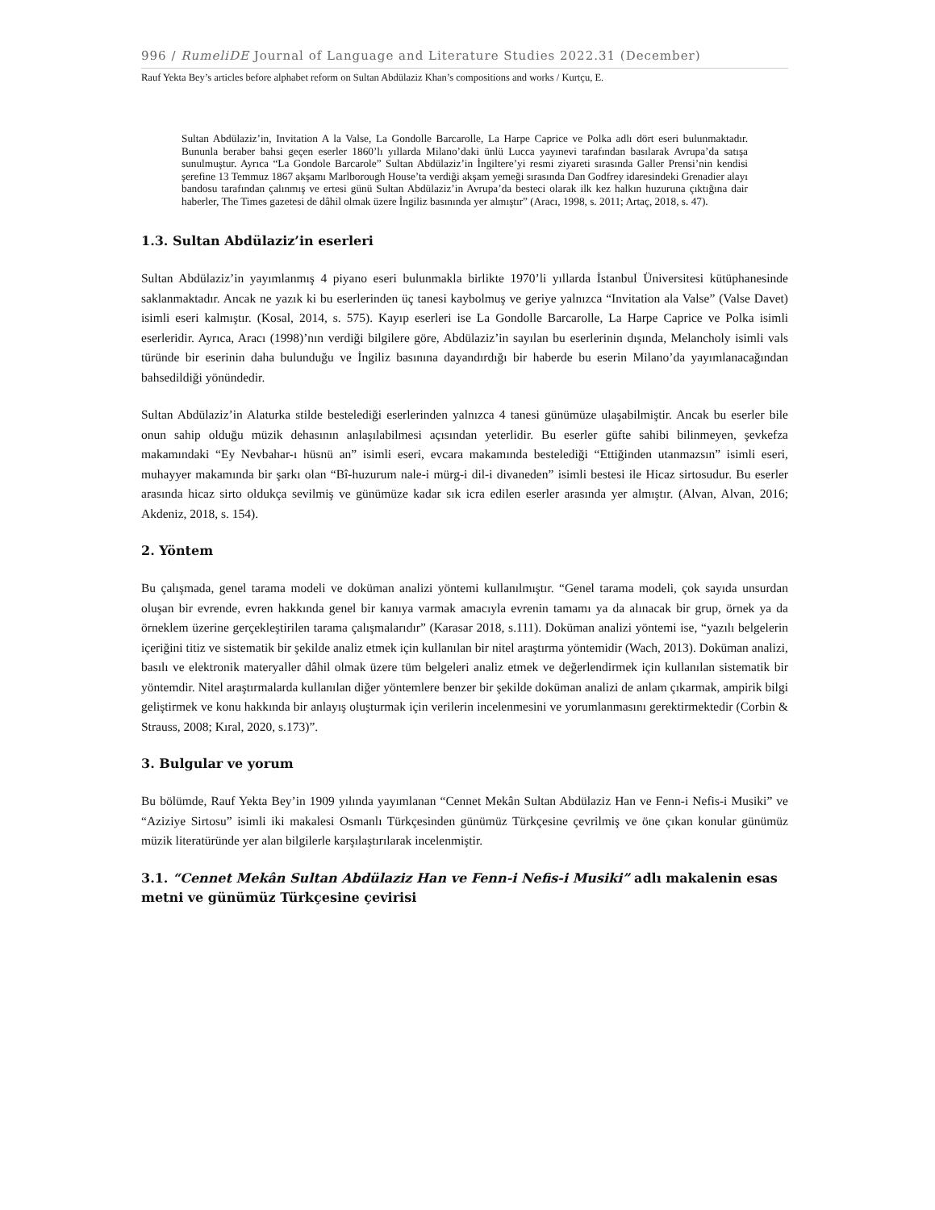996 / RumeliDE Journal of Language and Literature Studies 2022.31 (December)
Rauf Yekta Bey’s articles before alphabet reform on Sultan Abdülaziz Khan’s compositions and works / Kurtçu, E.
Sultan Abdülaziz’in, Invitation A la Valse, La Gondolle Barcarolle, La Harpe Caprice ve Polka adlı dört eseri bulunmaktadır. Bununla beraber bahsi geçen eserler 1860’lı yıllarda Milano’daki ünlü Lucca yayınevi tarafından basılarak Avrupa’da satışa sunulmuştur. Ayrıca “La Gondole Barcarole” Sultan Abdülaziz’in İngiltere’yi resmi ziyareti sırasında Galler Prensi’nin kendisi şerefine 13 Temmuz 1867 akşamı Marlborough House’ta verdiği akşam yemeği sırasında Dan Godfrey idaresindeki Grenadier alayı bandosu tarafından çalınmış ve ertesi günü Sultan Abdülaziz’in Avrupa’da besteci olarak ilk kez halkın huzuruna çıktığına dair haberler, The Times gazetesi de dâhil olmak üzere İngiliz basınında yer almıştır” (Aracı, 1998, s. 2011; Artaç, 2018, s. 47).
1.3. Sultan Abdülaziz’in eserleri
Sultan Abdülaziz’in yayımlanmış 4 piyano eseri bulunmakla birlikte 1970’li yıllarda İstanbul Üniversitesi kütüphanesinde saklanmaktadır. Ancak ne yazık ki bu eserlerinden üç tanesi kaybolmuş ve geriye yalnızca “Invitation ala Valse” (Valse Davet) isimli eseri kalmıştır. (Kosal, 2014, s. 575). Kayıp eserleri ise La Gondolle Barcarolle, La Harpe Caprice ve Polka isimli eserleridir. Ayrıca, Aracı (1998)’nın verdiği bilgilere göre, Abdülaziz’in sayılan bu eserlerinin dışında, Melancholy isimli vals türünde bir eserinin daha bulunduğu ve İngiliz basınına dayandırdığı bir haberde bu eserin Milano’da yayımlanacağından bahsedildiği yönündedir.
Sultan Abdülaziz’in Alaturka stilde bestelediği eserlerinden yalnızca 4 tanesi günümüze ulaşabilmiştir. Ancak bu eserler bile onun sahip olduğu müzik dehasının anlaşılabilmesi açısından yeterlidir. Bu eserler güfte sahibi bilinmeyen, şevkefza makamındaki “Ey Nevbahar-ı hüsnü an” isimli eseri, evcara makamında bestelediği “Ettiğinden utanmazsın” isimli eseri, muhayyer makamında bir şarkı olan “Bî-huzurum nale-i mürg-i dil-i divaneden” isimli bestesi ile Hicaz sirtosudur. Bu eserler arasında hicaz sirto oldukça sevilmiş ve günümüze kadar sık icra edilen eserler arasında yer almıştır. (Alvan, Alvan, 2016; Akdeniz, 2018, s. 154).
2. Yöntem
Bu çalışmada, genel tarama modeli ve doküman analizi yöntemi kullanılmıştır. “Genel tarama modeli, çok sayıda unsurdan oluşan bir evrende, evren hakkında genel bir kanıya varmak amacıyla evrenin tamamı ya da alınacak bir grup, örnek ya da örneklem üzerine gerçekleştirilen tarama çalışmalarıdır” (Karasar 2018, s.111). Doküman analizi yöntemi ise, “yazılı belgelerin içeriğini titiz ve sistematik bir şekilde analiz etmek için kullanılan bir nitel araştırma yöntemidir (Wach, 2013). Doküman analizi, basılı ve elektronik materyaller dâhil olmak üzere tüm belgeleri analiz etmek ve değerlendirmek için kullanılan sistematik bir yöntemdir. Nitel araştırmalarda kullanılan diğer yöntemlere benzer bir şekilde doküman analizi de anlam çıkarmak, ampirik bilgi geliştirmek ve konu hakkında bir anlayış oluşturmak için verilerin incelenmesini ve yorumlanmasını gerektirmektedir (Corbin & Strauss, 2008; Kıral, 2020, s.173)”.
3. Bulgular ve yorum
Bu bölümde, Rauf Yekta Bey’in 1909 yılında yayımlanan “Cennet Mekân Sultan Abdülaziz Han ve Fenn-i Nefis-i Musiki” ve “Aziziye Sirtosu” isimli iki makalesi Osmanlı Türkçesinden günümüz Türkçesine çevrilmiş ve öne çıkan konular günümüz müzik literatüründe yer alan bilgilerle karşılaştırılarak incelenmiştir.
3.1. “Cennet Mekân Sultan Abdülaziz Han ve Fenn-i Nefis-i Musiki” adlı makalenin esas metni ve günümüz Türkçesine çevirisi